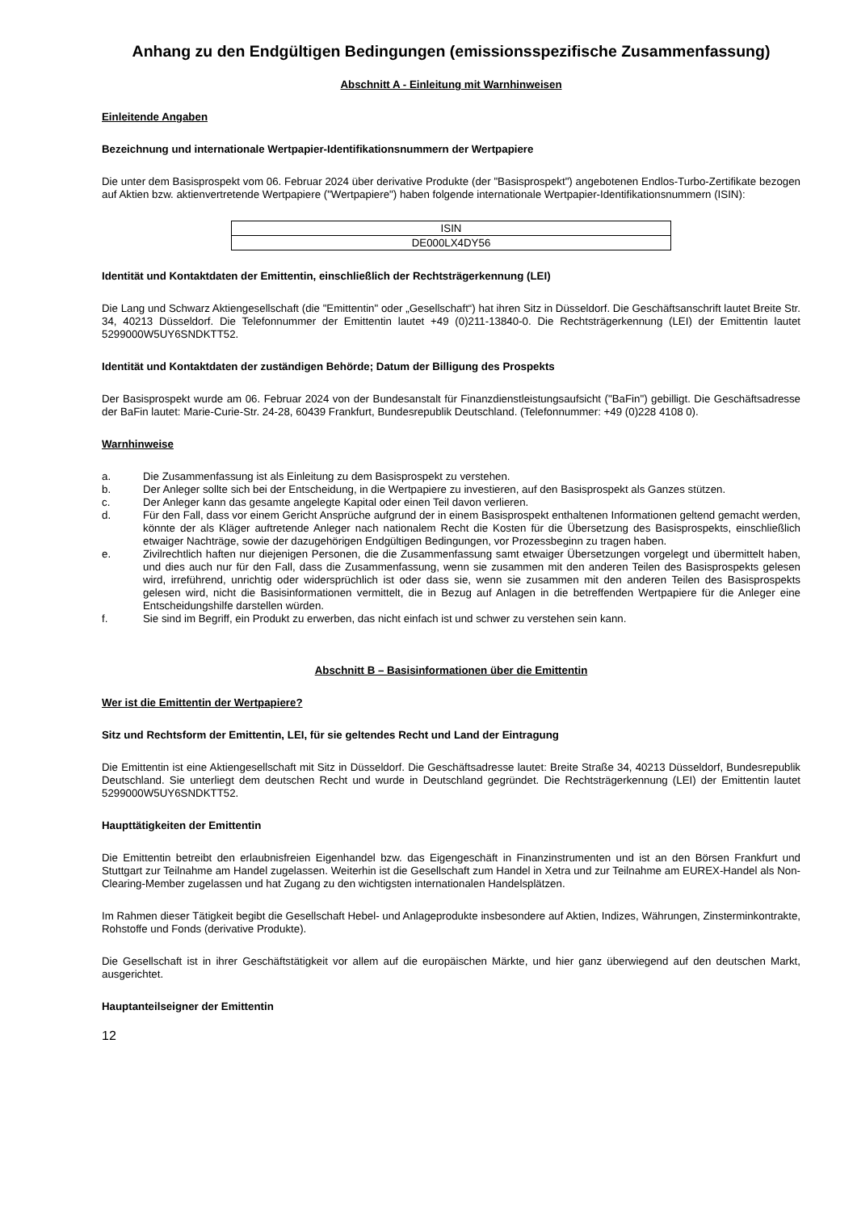Anhang zu den Endgültigen Bedingungen (emissionsspezifische Zusammenfassung)
Abschnitt A - Einleitung mit Warnhinweisen
Einleitende Angaben
Bezeichnung und internationale Wertpapier-Identifikationsnummern der Wertpapiere
Die unter dem Basisprospekt vom 06. Februar 2024 über derivative Produkte (der "Basisprospekt") angebotenen Endlos-Turbo-Zertifikate bezogen auf Aktien bzw. aktienvertretende Wertpapiere ("Wertpapiere") haben folgende internationale Wertpapier-Identifikationsnummern (ISIN):
| ISIN |
| DE000LX4DY56 |
Identität und Kontaktdaten der Emittentin, einschließlich der Rechtsträgerkennung (LEI)
Die Lang und Schwarz Aktiengesellschaft (die "Emittentin" oder „Gesellschaft“) hat ihren Sitz in Düsseldorf. Die Geschäftsanschrift lautet Breite Str. 34, 40213 Düsseldorf. Die Telefonnummer der Emittentin lautet +49 (0)211-13840-0. Die Rechtsträgerkennung (LEI) der Emittentin lautet 5299000W5UY6SNDKTT52.
Identität und Kontaktdaten der zuständigen Behörde; Datum der Billigung des Prospekts
Der Basisprospekt wurde am 06. Februar 2024 von der Bundesanstalt für Finanzdienstleistungsaufsicht ("BaFin") gebilligt. Die Geschäftsadresse der BaFin lautet: Marie-Curie-Str. 24-28, 60439 Frankfurt, Bundesrepublik Deutschland. (Telefonnummer: +49 (0)228 4108 0).
Warnhinweise
a. Die Zusammenfassung ist als Einleitung zu dem Basisprospekt zu verstehen.
b. Der Anleger sollte sich bei der Entscheidung, in die Wertpapiere zu investieren, auf den Basisprospekt als Ganzes stützen.
c. Der Anleger kann das gesamte angelegte Kapital oder einen Teil davon verlieren.
d. Für den Fall, dass vor einem Gericht Ansprüche aufgrund der in einem Basisprospekt enthaltenen Informationen geltend gemacht werden, könnte der als Kläger auftretende Anleger nach nationalem Recht die Kosten für die Übersetzung des Basisprospekts, einschließlich etwaiger Nachträge, sowie der dazugehörigen Endgültigen Bedingungen, vor Prozessbeginn zu tragen haben.
e. Zivilrechtlich haften nur diejenigen Personen, die die Zusammenfassung samt etwaiger Übersetzungen vorgelegt und übermittelt haben, und dies auch nur für den Fall, dass die Zusammenfassung, wenn sie zusammen mit den anderen Teilen des Basisprospekts gelesen wird, irreführend, unrichtig oder widersprüchlich ist oder dass sie, wenn sie zusammen mit den anderen Teilen des Basisprospekts gelesen wird, nicht die Basisinformationen vermittelt, die in Bezug auf Anlagen in die betreffenden Wertpapiere für die Anleger eine Entscheidungshilfe darstellen würden.
f. Sie sind im Begriff, ein Produkt zu erwerben, das nicht einfach ist und schwer zu verstehen sein kann.
Abschnitt B – Basisinformationen über die Emittentin
Wer ist die Emittentin der Wertpapiere?
Sitz und Rechtsform der Emittentin, LEI, für sie geltendes Recht und Land der Eintragung
Die Emittentin ist eine Aktiengesellschaft mit Sitz in Düsseldorf. Die Geschäftsadresse lautet: Breite Straße 34, 40213 Düsseldorf, Bundesrepublik Deutschland. Sie unterliegt dem deutschen Recht und wurde in Deutschland gegründet. Die Rechtsträgerkennung (LEI) der Emittentin lautet 5299000W5UY6SNDKTT52.
Haupttätigkeiten der Emittentin
Die Emittentin betreibt den erlaubnisfreien Eigenhandel bzw. das Eigengeschäft in Finanzinstrumenten und ist an den Börsen Frankfurt und Stuttgart zur Teilnahme am Handel zugelassen. Weiterhin ist die Gesellschaft zum Handel in Xetra und zur Teilnahme am EUREX-Handel als Non-Clearing-Member zugelassen und hat Zugang zu den wichtigsten internationalen Handelsplätzen.
Im Rahmen dieser Tätigkeit begibt die Gesellschaft Hebel- und Anlageprodukte insbesondere auf Aktien, Indizes, Währungen, Zinsterminkontrakte, Rohstoffe und Fonds (derivative Produkte).
Die Gesellschaft ist in ihrer Geschäftstätigkeit vor allem auf die europäischen Märkte, und hier ganz überwiegend auf den deutschen Markt, ausgerichtet.
Hauptanteilseigner der Emittentin
12